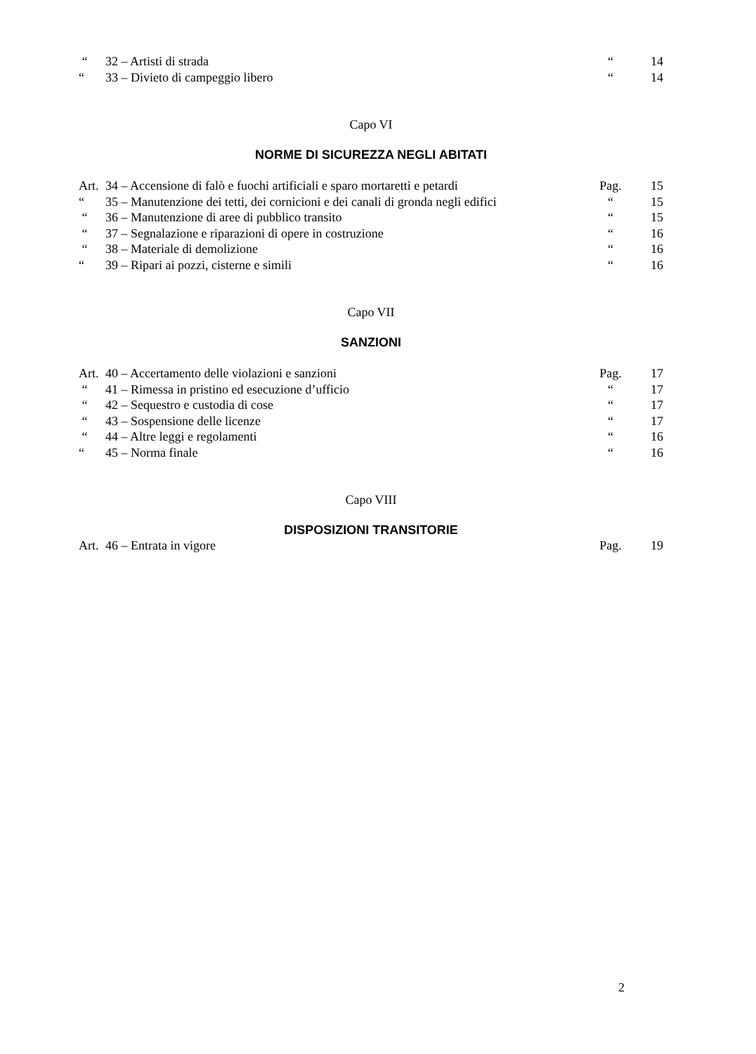| “ | 32 – Artisti di strada | “ | 14 |
| “ | 33 – Divieto di campeggio libero | “ | 14 |
Capo VI
NORME DI SICUREZZA NEGLI ABITATI
| Art. | 34 – Accensione di falò e fuochi artificiali e sparo mortaretti e petardi | Pag. | 15 |
| “ | 35 – Manutenzione dei tetti, dei cornicioni e dei canali di gronda negli edifici | “ | 15 |
| “ | 36 – Manutenzione di aree di pubblico transito | “ | 15 |
| “ | 37 – Segnalazione e riparazioni di opere in costruzione | “ | 16 |
| “ | 38 – Materiale di demolizione | “ | 16 |
| “ | 39 – Ripari ai pozzi, cisterne e simili | “ | 16 |
Capo VII
SANZIONI
| Art. | 40 – Accertamento delle violazioni e sanzioni | Pag. | 17 |
| “ | 41 – Rimessa in pristino ed esecuzione d’ufficio | “ | 17 |
| “ | 42 – Sequestro e custodia di cose | “ | 17 |
| “ | 43 – Sospensione delle licenze | “ | 17 |
| “ | 44 – Altre leggi e regolamenti | “ | 16 |
| “ | 45 – Norma finale | “ | 16 |
Capo VIII
DISPOSIZIONI TRANSITORIE
| Art. | 46 – Entrata in vigore | Pag. | 19 |
2